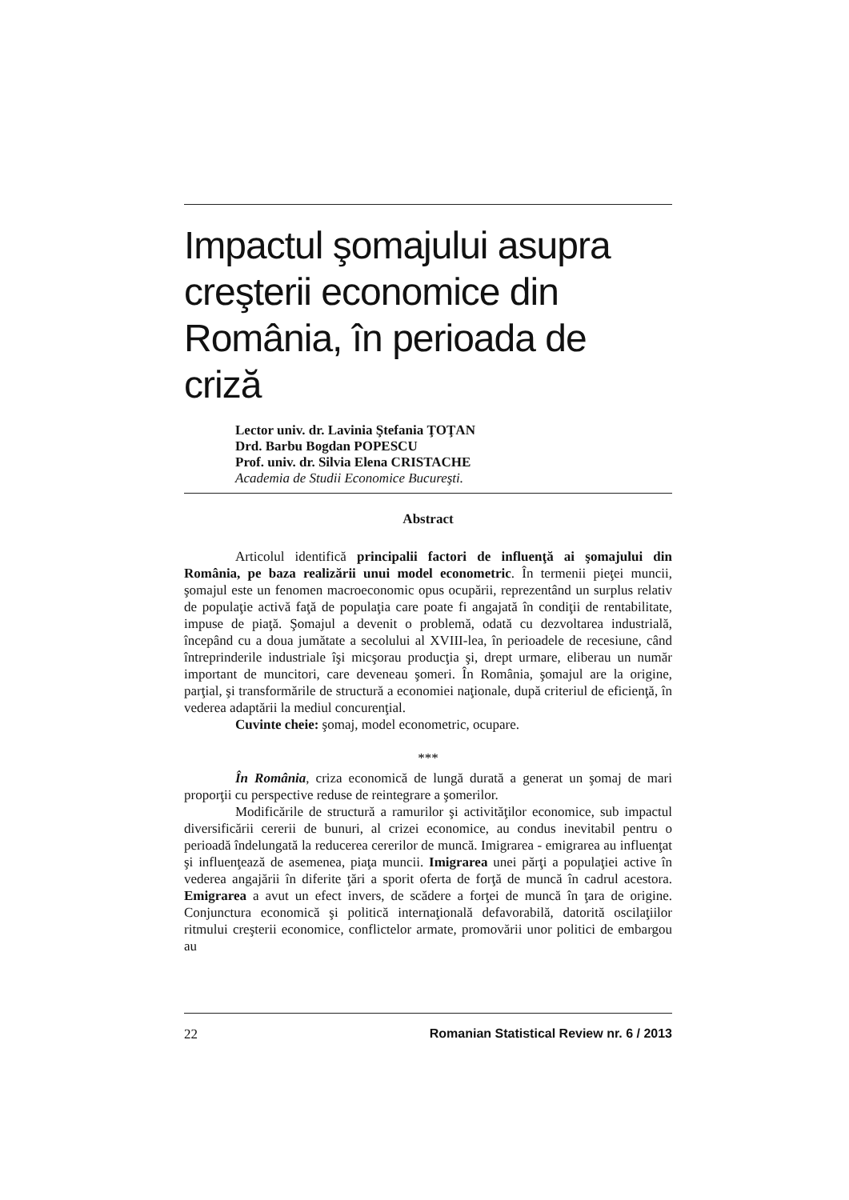Impactul şomajului asupra creşterii economice din România, în perioada de criză
Lector univ. dr. Lavinia Ştefania ŢOŢAN
Drd. Barbu Bogdan POPESCU
Prof. univ. dr. Silvia Elena CRISTACHE
Academia de Studii Economice Bucureşti.
Abstract
Articolul identifică principalii factori de influenţă ai şomajului din România, pe baza realizării unui model econometric. În termenii pieţei muncii, şomajul este un fenomen macroeconomic opus ocupării, reprezentând un surplus relativ de populaţie activă faţă de populaţia care poate fi angajată în condiţii de rentabilitate, impuse de piaţă. Şomajul a devenit o problemă, odată cu dezvoltarea industrială, începând cu a doua jumătate a secolului al XVIII-lea, în perioadele de recesiune, când întreprinderile industriale îşi micşorau producţia şi, drept urmare, eliberau un număr important de muncitori, care deveneau şomeri. În România, şomajul are la origine, parţial, şi transformările de structură a economiei naţionale, după criteriul de eficienţă, în vederea adaptării la mediul concurenţial.
Cuvinte cheie: şomaj, model econometric, ocupare.
***
În România, criza economică de lungă durată a generat un şomaj de mari proporţii cu perspective reduse de reintegrare a şomerilor.
Modificările de structură a ramurilor şi activităţilor economice, sub impactul diversificării cererii de bunuri, al crizei economice, au condus inevitabil pentru o perioadă îndelungată la reducerea cererilor de muncă. Imigrarea - emigrarea au influenţat şi influenţează de asemenea, piaţa muncii. Imigrarea unei părţi a populaţiei active în vederea angajării în diferite ţări a sporit oferta de forţă de muncă în cadrul acestora. Emigrarea a avut un efect invers, de scădere a forţei de muncă în ţara de origine. Conjunctura economică şi politică internaţională defavorabilă, datorită oscilaţiilor ritmului creşterii economice, conflictelor armate, promovării unor politici de embargou au
22 Romanian Statistical Review nr. 6 / 2013